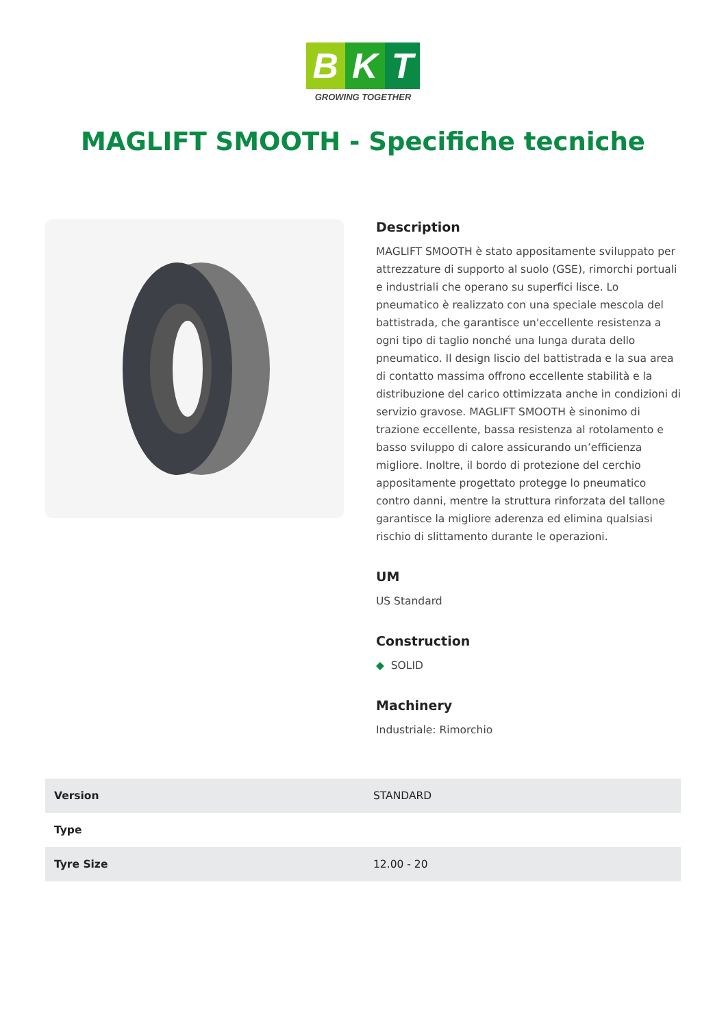B K T
GROWING TOGETHER
MAGLIFT SMOOTH - Specifiche tecniche
Description
MAGLIFT SMOOTH è stato appositamente sviluppato per attrezzature di supporto al suolo (GSE), rimorchi portuali e industriali che operano su superfici lisce. Lo pneumatico è realizzato con una speciale mescola del battistrada, che garantisce un'eccellente resistenza a ogni tipo di taglio nonché una lunga durata dello pneumatico. Il design liscio del battistrada e la sua area di contatto massima offrono eccellente stabilità e la distribuzione del carico ottimizzata anche in condizioni di servizio gravose. MAGLIFT SMOOTH è sinonimo di trazione eccellente, bassa resistenza al rotolamento e basso sviluppo di calore assicurando un’efficienza migliore. Inoltre, il bordo di protezione del cerchio appositamente progettato protegge lo pneumatico contro danni, mentre la struttura rinforzata del tallone garantisce la migliore aderenza ed elimina qualsiasi rischio di slittamento durante le operazioni.
UM
US Standard
Construction
◆ SOLID
Machinery
Industriale: Rimorchio
| Version | STANDARD |
| Type | |
| Tyre Size | 12.00 - 20 |